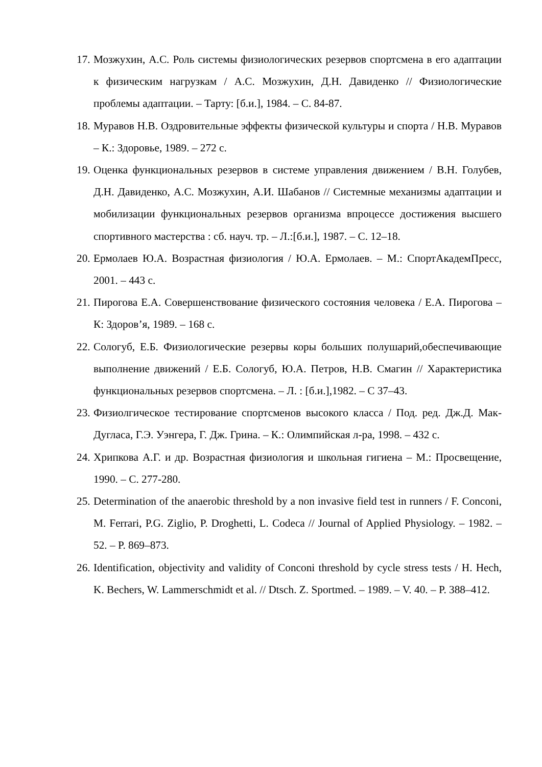17. Мозжухин, А.С. Роль системы физиологических резервов спортсмена в его адаптации к физическим нагрузкам / А.С. Мозжухин, Д.Н. Давиденко // Физиологические проблемы адаптации. – Тарту: [б.и.], 1984. – С. 84-87.
18. Муравов Н.В. Оздровительные эффекты физической культуры и спорта / Н.В. Муравов – К.: Здоровье, 1989. – 272 с.
19. Оценка функциональных резервов в системе управления движением / В.Н. Голубев, Д.Н. Давиденко, А.С. Мозжухин, А.И. Шабанов // Системные механизмы адаптации и мобилизации функциональных резервов организма впроцессе достижения высшего спортивного мастерства : сб. науч. тр. – Л.:[б.и.], 1987. – С. 12–18.
20. Ермолаев Ю.А. Возрастная физиология / Ю.А. Ермолаев. – М.: СпортАкадемПресс, 2001. – 443 с.
21. Пирогова Е.А. Совершенствование физического состояния человека / Е.А. Пирогова – К: Здоров’я, 1989. – 168 с.
22. Сологуб, Е.Б. Физиологические резервы коры больших полушарий,обеспечивающие выполнение движений / Е.Б. Сологуб, Ю.А. Петров, Н.В. Смагин // Характеристика функциональных резервов спортсмена. – Л. : [б.и.],1982. – С 37–43.
23. Физиолгическое тестирование спортсменов высокого класса / Под. ред. Дж.Д. Мак-Дугласа, Г.Э. Уэнгера, Г. Дж. Грина. – К.: Олимпийская л-ра, 1998. – 432 с.
24. Хрипкова А.Г. и др. Возрастная физиология и школьная гигиена – М.: Просвещение, 1990. – С. 277-280.
25. Determination of the anaerobic threshold by a non invasive field test in runners / F. Conconi, M. Ferrari, P.G. Ziglio, P. Droghetti, L. Codeca // Journal of Applied Physiology. – 1982. – 52. – P. 869–873.
26. Identification, objectivity and validity of Conconi threshold by cycle stress tests / H. Hech, K. Bechers, W. Lammerschmidt et al. // Dtsch. Z. Sportmed. – 1989. – V. 40. – P. 388–412.